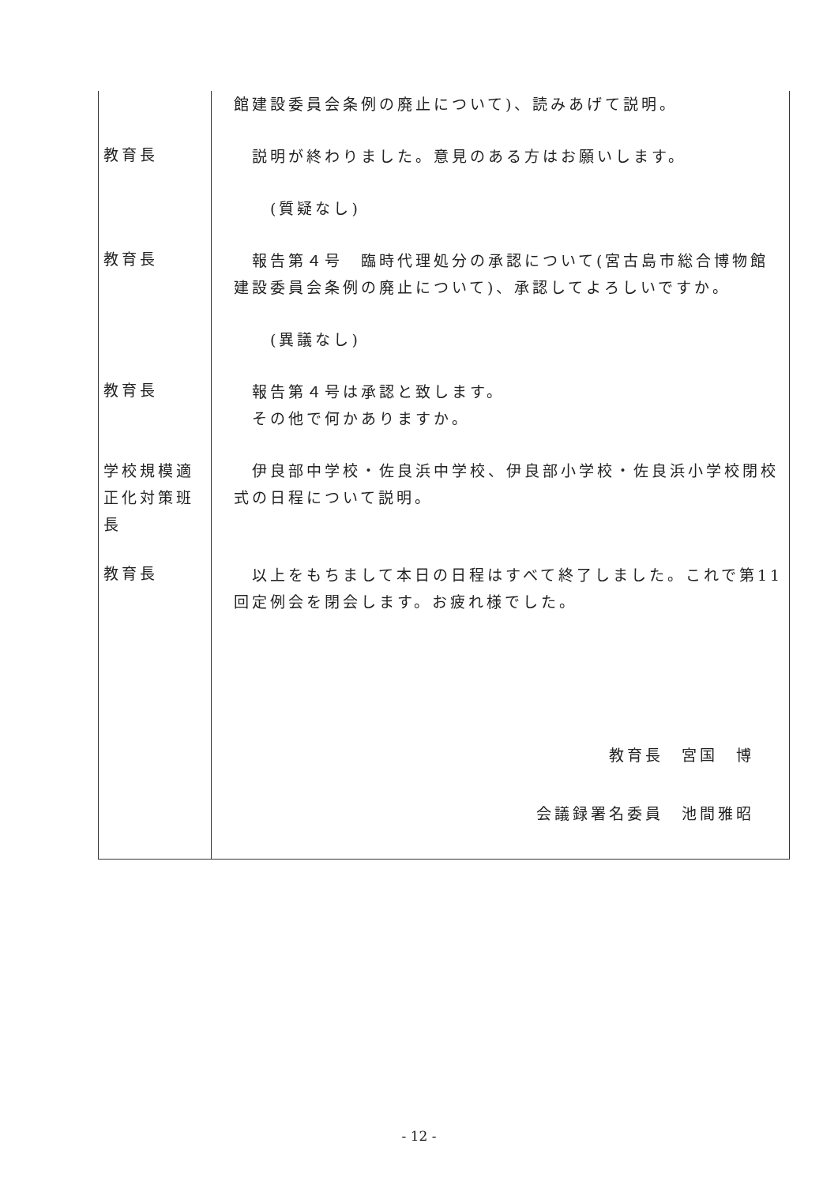| | 館建設委員会条例の廃止について)、読みあげて説明。 |
| 教育長 | 説明が終わりました。意見のある方はお願いします。 (質疑なし) |
| 教育長 | 報告第４号 臨時代理処分の承認について(宮古島市総合博物館建設委員会条例の廃止について)、承認してよろしいですか。 (異議なし) |
| 教育長 | 報告第４号は承認と致します。 その他で何かありますか。 |
| 学校規模適正化対策班長 | 伊良部中学校・佐良浜中学校、伊良部小学校・佐良浜小学校閉校式の日程について説明。 |
| 教育長 | 以上をもちまして本日の日程はすべて終了しました。これで第11回定例会を閉会します。お疲れ様でした。 教育長 宮国 博 会議録署名委員 池間雅昭 |
- 12 -